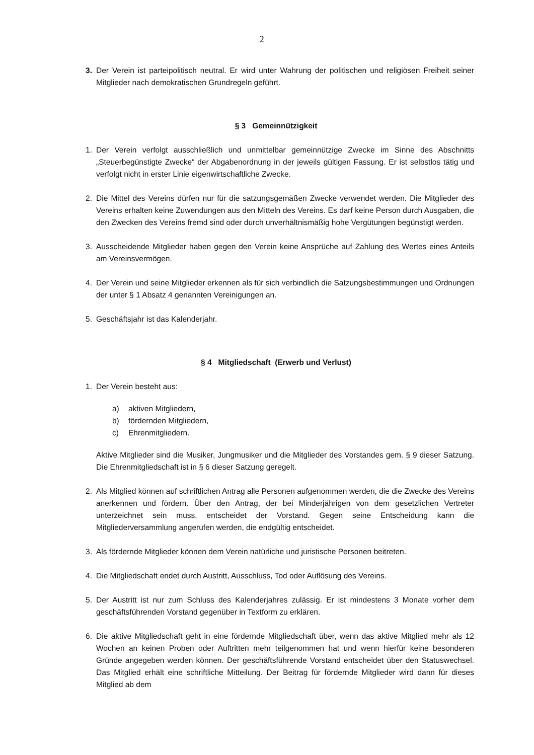2
3. Der Verein ist parteipolitisch neutral. Er wird unter Wahrung der politischen und religiösen Freiheit seiner Mitglieder nach demokratischen Grundregeln geführt.
§ 3 Gemeinnützigkeit
1. Der Verein verfolgt ausschließlich und unmittelbar gemeinnützige Zwecke im Sinne des Abschnitts „Steuerbegünstigte Zwecke“ der Abgabenordnung in der jeweils gültigen Fassung. Er ist selbstlos tätig und verfolgt nicht in erster Linie eigenwirtschaftliche Zwecke.
2. Die Mittel des Vereins dürfen nur für die satzungsgemäßen Zwecke verwendet werden. Die Mitglieder des Vereins erhalten keine Zuwendungen aus den Mitteln des Vereins. Es darf keine Person durch Ausgaben, die den Zwecken des Vereins fremd sind oder durch unverhältnismäßig hohe Vergütungen begünstigt werden.
3. Ausscheidende Mitglieder haben gegen den Verein keine Ansprüche auf Zahlung des Wertes eines Anteils am Vereinsvermögen.
4. Der Verein und seine Mitglieder erkennen als für sich verbindlich die Satzungsbestimmungen und Ordnungen der unter § 1 Absatz 4 genannten Vereinigungen an.
5. Geschäftsjahr ist das Kalenderjahr.
§ 4 Mitgliedschaft (Erwerb und Verlust)
1. Der Verein besteht aus:
a) aktiven Mitgliedern,
b) fördernden Mitgliedern,
c) Ehrenmitgliedern.
Aktive Mitglieder sind die Musiker, Jungmusiker und die Mitglieder des Vorstandes gem. § 9 dieser Satzung. Die Ehrenmitgliedschaft ist in § 6 dieser Satzung geregelt.
2. Als Mitglied können auf schriftlichen Antrag alle Personen aufgenommen werden, die die Zwecke des Vereins anerkennen und fördern. Über den Antrag, der bei Minderjährigen von dem gesetzlichen Vertreter unterzeichnet sein muss, entscheidet der Vorstand. Gegen seine Entscheidung kann die Mitgliederversammlung angerufen werden, die endgültig entscheidet.
3. Als fördernde Mitglieder können dem Verein natürliche und juristische Personen beitreten.
4. Die Mitgliedschaft endet durch Austritt, Ausschluss, Tod oder Auflösung des Vereins.
5. Der Austritt ist nur zum Schluss des Kalenderjahres zulässig. Er ist mindestens 3 Monate vorher dem geschäftsführenden Vorstand gegenüber in Textform zu erklären.
6. Die aktive Mitgliedschaft geht in eine fördernde Mitgliedschaft über, wenn das aktive Mitglied mehr als 12 Wochen an keinen Proben oder Auftritten mehr teilgenommen hat und wenn hierfür keine besonderen Gründe angegeben werden können. Der geschäftsführende Vorstand entscheidet über den Statuswechsel. Das Mitglied erhält eine schriftliche Mitteilung. Der Beitrag für fördernde Mitglieder wird dann für dieses Mitglied ab dem